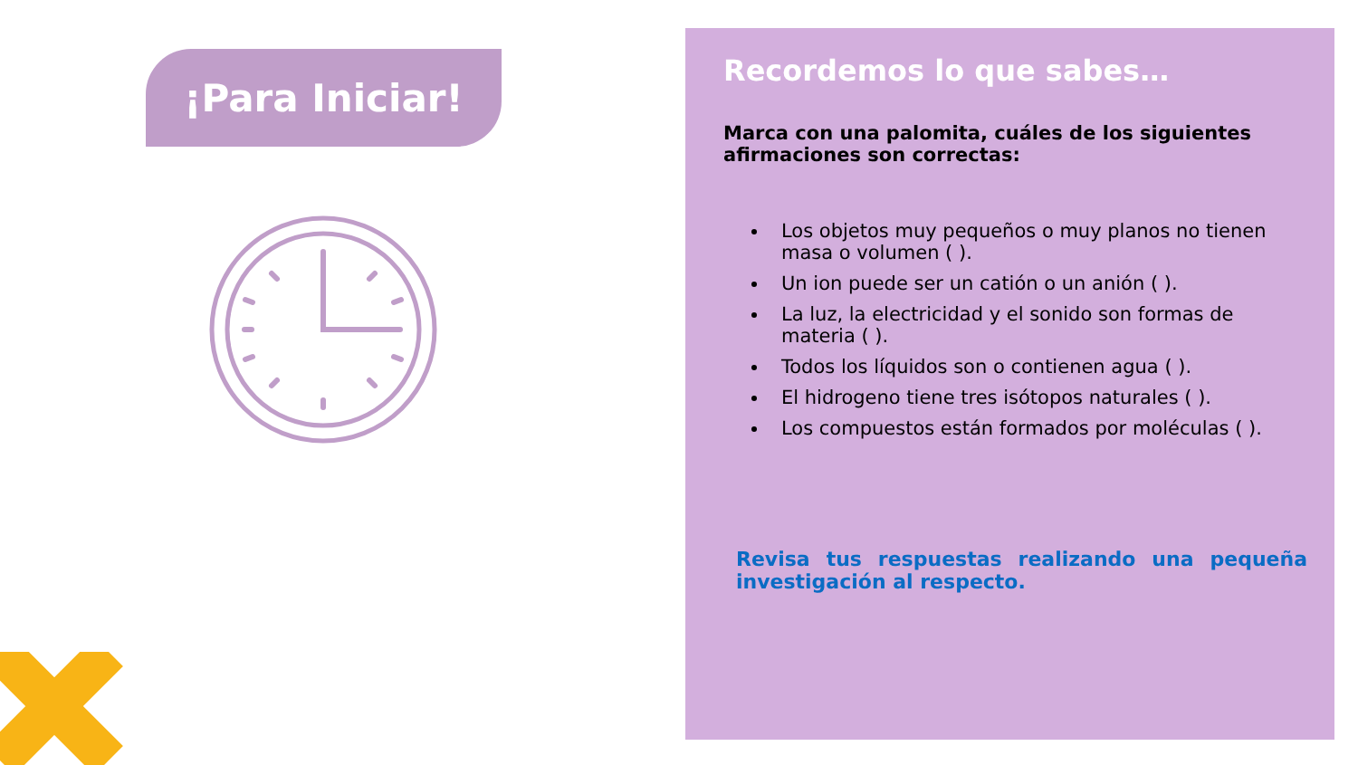¡Para Iniciar!
Recordemos lo que sabes…
Marca con una palomita, cuáles de los siguientes afirmaciones son correctas:
Los objetos muy pequeños o muy planos no tienen masa o volumen ( ).
Un ion puede ser un catión o un anión ( ).
La luz, la electricidad y el sonido son formas de materia ( ).
Todos los líquidos son o contienen agua ( ).
El hidrogeno tiene tres isótopos naturales ( ).
Los compuestos están formados por moléculas ( ).
Revisa tus respuestas realizando una pequeña investigación al respecto.